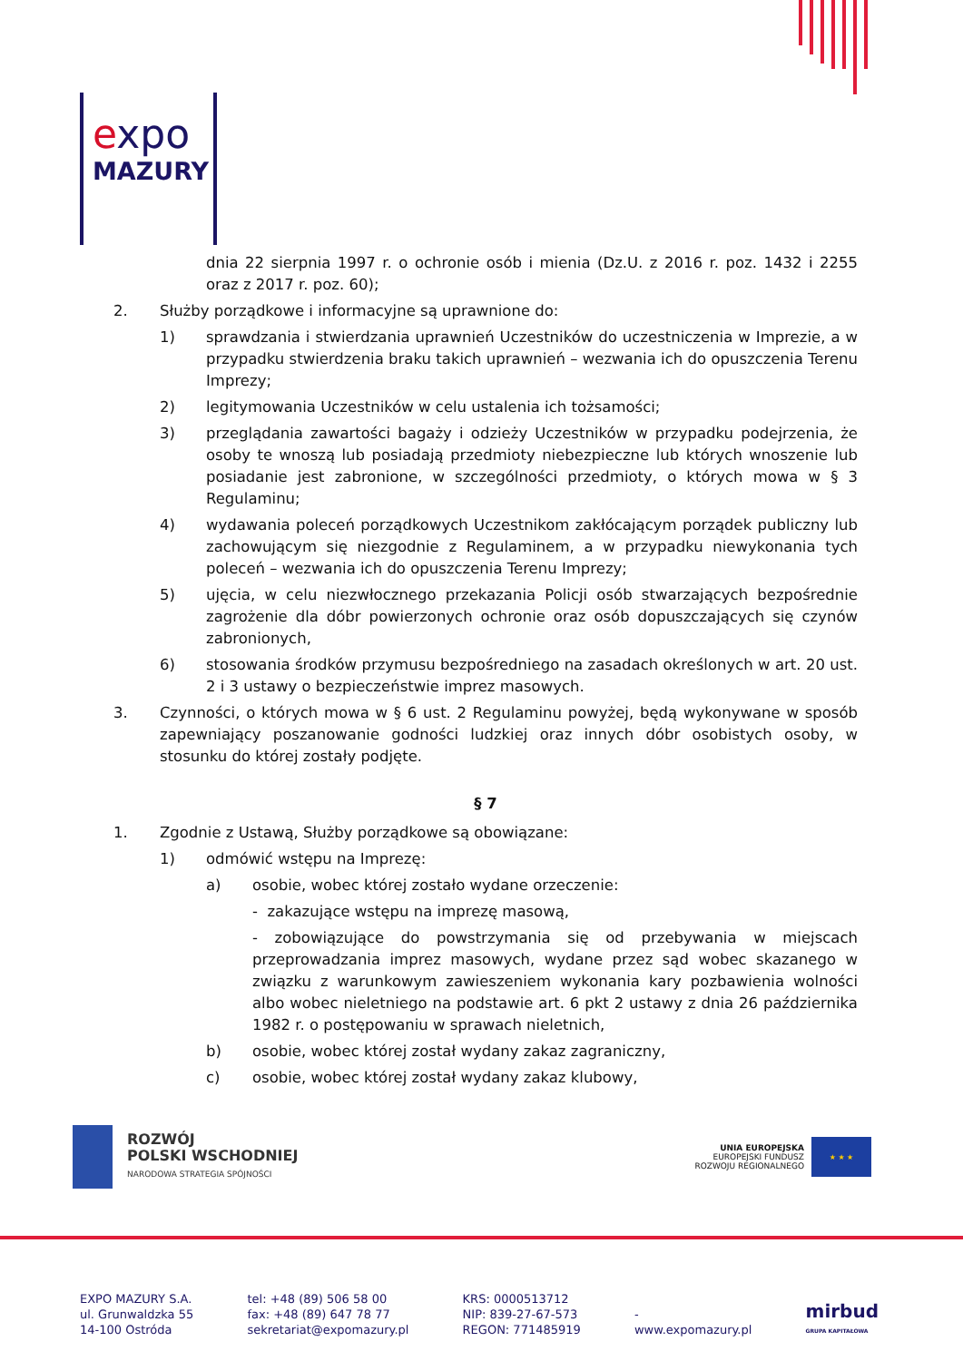expo
MAZURY
dnia 22 sierpnia 1997 r. o ochronie osób i mienia (Dz.U. z 2016 r. poz. 1432 i 2255 oraz z 2017 r. poz. 60);
2. Służby porządkowe i informacyjne są uprawnione do:
1) sprawdzania i stwierdzania uprawnień Uczestników do uczestniczenia w Imprezie, a w przypadku stwierdzenia braku takich uprawnień – wezwania ich do opuszczenia Terenu Imprezy;
2) legitymowania Uczestników w celu ustalenia ich tożsamości;
3) przeglądania zawartości bagaży i odzieży Uczestników w przypadku podejrzenia, że osoby te wnoszą lub posiadają przedmioty niebezpieczne lub których wnoszenie lub posiadanie jest zabronione, w szczególności przedmioty, o których mowa w § 3 Regulaminu;
4) wydawania poleceń porządkowych Uczestnikom zakłócającym porządek publiczny lub zachowującym się niezgodnie z Regulaminem, a w przypadku niewykonania tych poleceń – wezwania ich do opuszczenia Terenu Imprezy;
5) ujęcia, w celu niezwłocznego przekazania Policji osób stwarzających bezpośrednie zagrożenie dla dóbr powierzonych ochronie oraz osób dopuszczających się czynów zabronionych,
6) stosowania środków przymusu bezpośredniego na zasadach określonych w art. 20 ust. 2 i 3 ustawy o bezpieczeństwie imprez masowych.
3. Czynności, o których mowa w § 6 ust. 2 Regulaminu powyżej, będą wykonywane w sposób zapewniający poszanowanie godności ludzkiej oraz innych dóbr osobistych osoby, w stosunku do której zostały podjęte.
§ 7
1. Zgodnie z Ustawą, Służby porządkowe są obowiązane:
1) odmówić wstępu na Imprezę:
a) osobie, wobec której zostało wydane orzeczenie:
- zakazujące wstępu na imprezę masową,
- zobowiązujące do powstrzymania się od przebywania w miejscach przeprowadzania imprez masowych, wydane przez sąd wobec skazanego w związku z warunkowym zawieszeniem wykonania kary pozbawienia wolności albo wobec nieletniego na podstawie art. 6 pkt 2 ustawy z dnia 26 października 1982 r. o postępowaniu w sprawach nieletnich,
b) osobie, wobec której został wydany zakaz zagraniczny,
c) osobie, wobec której został wydany zakaz klubowy,
ROZWÓJ
POLSKI WSCHODNIEJ
NARODOWA STRATEGIA SPÓJNOŚCI
UNIA EUROPEJSKA
EUROPEJSKI FUNDUSZ
ROZWOJU REGIONALNEGO
★ ★ ★
EXPO MAZURY S.A.
ul. Grunwaldzka 55
14-100 Ostróda
tel: +48 (89) 506 58 00
fax: +48 (89) 647 78 77
sekretariat@expomazury.pl
KRS: 0000513712
NIP: 839-27-67-573
REGON: 771485919
-
www.expomazury.pl
mirbud
GRUPA KAPITAŁOWA